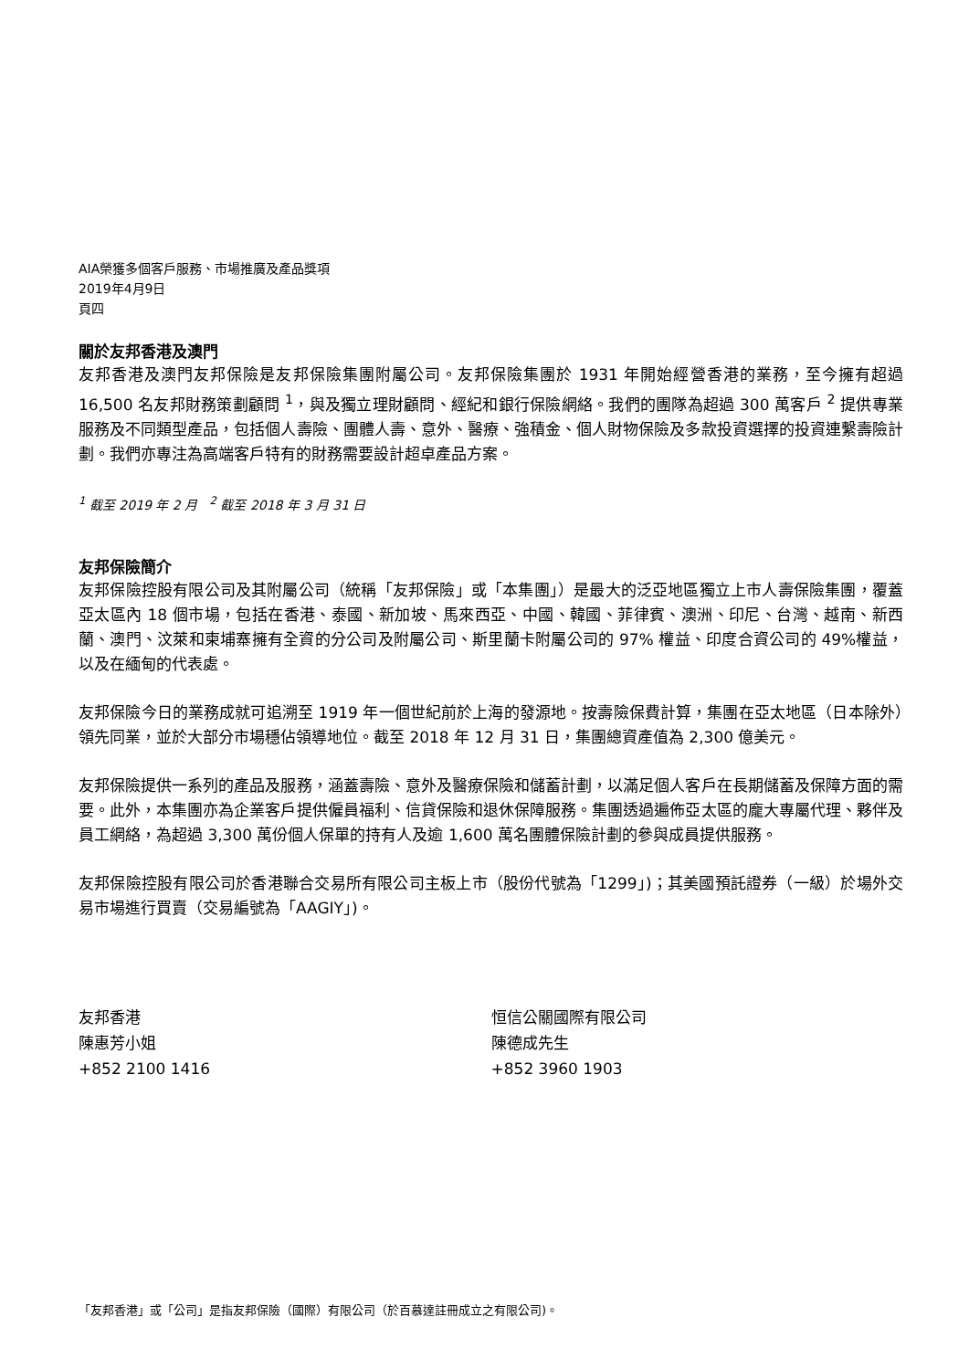AIA榮獲多個客戶服務、市場推廣及產品獎項
2019年4月9日
頁四
關於友邦香港及澳門
友邦香港及澳門友邦保險是友邦保險集團附屬公司。友邦保險集團於 1931 年開始經營香港的業務，至今擁有超過 16,500 名友邦財務策劃顧問 <sup>1</sup>，與及獨立理財顧問、經紀和銀行保險網絡。我們的團隊為超過 300 萬客戶 <sup>2</sup> 提供專業服務及不同類型產品，包括個人壽險、團體人壽、意外、醫療、強積金、個人財物保險及多款投資選擇的投資連繫壽險計劃。我們亦專注為高端客戶特有的財務需要設計超卓產品方案。
<sup>1</sup> 截至 2019 年 2 月 <sup>2</sup> 截至 2018 年 3 月 31 日
友邦保險簡介
友邦保險控股有限公司及其附屬公司（統稱「友邦保險」或「本集團」）是最大的泛亞地區獨立上市人壽保險集團，覆蓋亞太區內 18 個市場，包括在香港、泰國、新加坡、馬來西亞、中國、韓國、菲律賓、澳洲、印尼、台灣、越南、新西蘭、澳門、汶萊和柬埔寨擁有全資的分公司及附屬公司、斯里蘭卡附屬公司的 97% 權益、印度合資公司的 49%權益，以及在緬甸的代表處。
友邦保險今日的業務成就可追溯至 1919 年一個世紀前於上海的發源地。按壽險保費計算，集團在亞太地區（日本除外）領先同業，並於大部分市場穩佔領導地位。截至 2018 年 12 月 31 日，集團總資產值為 2,300 億美元。
友邦保險提供一系列的產品及服務，涵蓋壽險、意外及醫療保險和儲蓄計劃，以滿足個人客戶在長期儲蓄及保障方面的需要。此外，本集團亦為企業客戶提供僱員福利、信貸保險和退休保障服務。集團透過遍佈亞太區的龐大專屬代理、夥伴及員工網絡，為超過 3,300 萬份個人保單的持有人及逾 1,600 萬名團體保險計劃的參與成員提供服務。
友邦保險控股有限公司於香港聯合交易所有限公司主板上市（股份代號為「1299」)；其美國預託證券（一級）於場外交易市場進行買賣（交易編號為「AAGIY」)。
友邦香港
陳惠芳小姐
+852 2100 1416
恒信公關國際有限公司
陳德成先生
+852 3960 1903
「友邦香港」或「公司」是指友邦保險（國際）有限公司（於百慕達註冊成立之有限公司)。